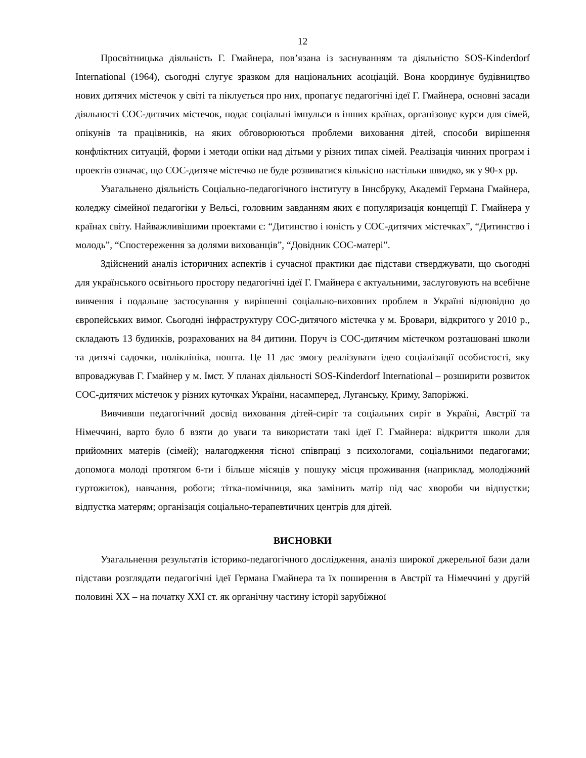12
Просвітницька діяльність Г. Гмайнера, пов’язана із заснуванням та діяльністю SOS-Kinderdorf International (1964), сьогодні слугує зразком для національних асоціацій. Вона координує будівництво нових дитячих містечок у світі та піклується про них, пропагує педагогічні ідеї Г. Гмайнера, основні засади діяльності СОС-дитячих містечок, подає соціальні імпульси в інших країнах, організовує курси для сімей, опікунів та працівників, на яких обговорюються проблеми виховання дітей, способи вирішення конфліктних ситуацій, форми і методи опіки над дітьми у різних типах сімей. Реалізація чинних програм і проектів означає, що СОС-дитяче містечко не буде розвиватися кількісно настільки швидко, як у 90-х рр.
Узагальнено діяльність Соціально-педагогічного інституту в Іннсбруку, Академії Германа Гмайнера, коледжу сімейної педагогіки у Вельсі, головним завданням яких є популяризація концепції Г. Гмайнера у країнах світу. Найважливішими проектами є: “Дитинство і юність у СОС-дитячих містечках”, “Дитинство і молодь”, “Спостереження за долями вихованців”, “Довідник СОС-матері”.
Здійснений аналіз історичних аспектів і сучасної практики дає підстави стверджувати, що сьогодні для українського освітнього простору педагогічні ідеї Г. Гмайнера є актуальними, заслуговують на всебічне вивчення і подальше застосування у вирішенні соціально-виховних проблем в Україні відповідно до європейських вимог. Сьогодні інфраструктуру СОС-дитячого містечка у м. Бровари, відкритого у 2010 р., складають 13 будинків, розрахованих на 84 дитини. Поруч із СОС-дитячим містечком розташовані школи та дитячі садочки, поліклініка, пошта. Це 11 дає змогу реалізувати ідею соціалізації особистості, яку впроваджував Г. Гмайнер у м. Імст. У планах діяльності SOS-Kinderdorf International – розширити розвиток СОС-дитячих містечок у різних куточках України, насамперед, Луганську, Криму, Запоріжжі.
Вивчивши педагогічний досвід виховання дітей-сиріт та соціальних сиріт в Україні, Австрії та Німеччині, варто було б взяти до уваги та використати такі ідеї Г. Гмайнера: відкриття школи для прийомних матерів (сімей); налагодження тісної співпраці з психологами, соціальними педагогами; допомога молоді протягом 6-ти і більше місяців у пошуку місця проживання (наприклад, молодіжний гуртожиток), навчання, роботи; тітка-помічниця, яка замінить матір під час хвороби чи відпустки; відпустка матерям; організація соціально-терапевтичних центрів для дітей.
ВИСНОВКИ
Узагальнення результатів історико-педагогічного дослідження, аналіз широкої джерельної бази дали підстави розглядати педагогічні ідеї Германа Гмайнера та їх поширення в Австрії та Німеччині у другій половині ХХ – на початку ХХІ ст. як органічну частину історії зарубіжної